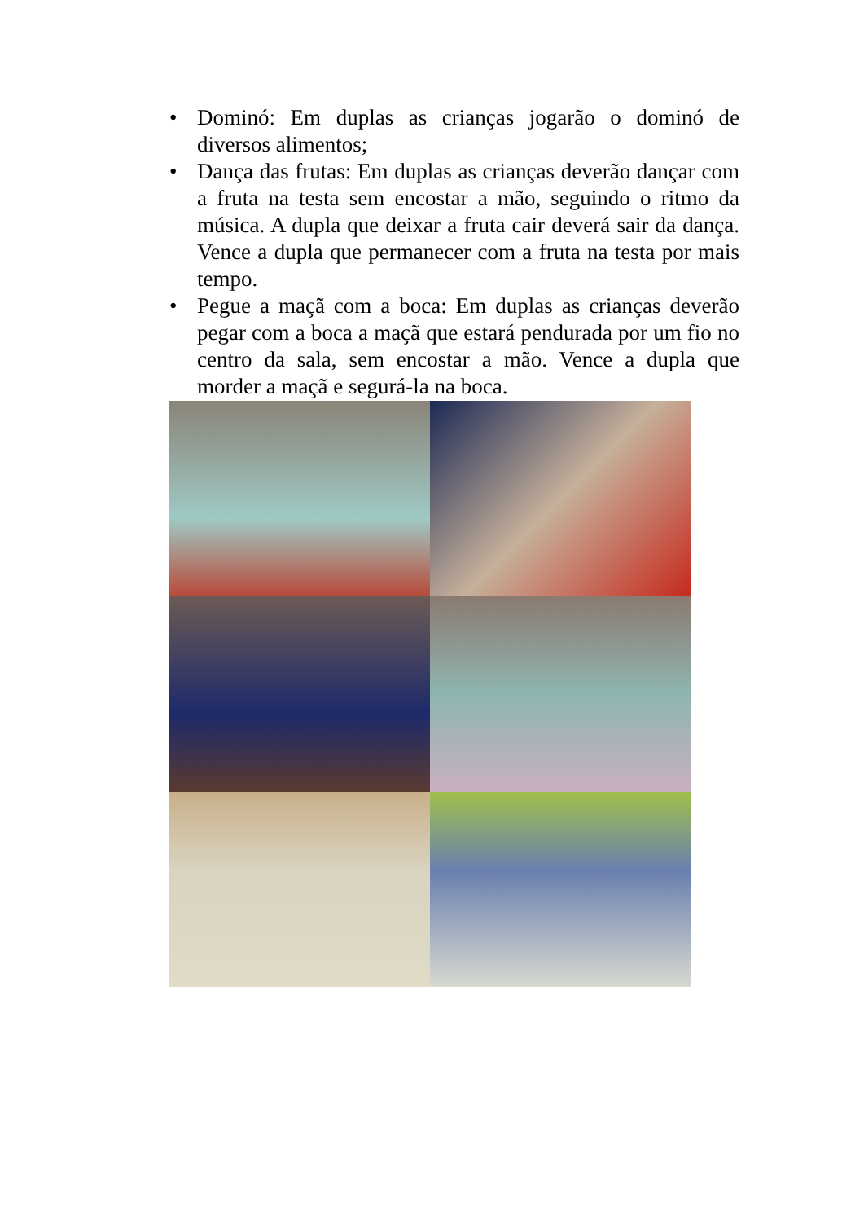• Dominó: Em duplas as crianças jogarão o dominó de diversos alimentos;
• Dança das frutas: Em duplas as crianças deverão dançar com a fruta na testa sem encostar a mão, seguindo o ritmo da música. A dupla que deixar a fruta cair deverá sair da dança. Vence a dupla que permanecer com a fruta na testa por mais tempo.
• Pegue a maçã com a boca: Em duplas as crianças deverão pegar com a boca a maçã que estará pendurada por um fio no centro da sala, sem encostar a mão. Vence a dupla que morder a maçã e segurá-la na boca.